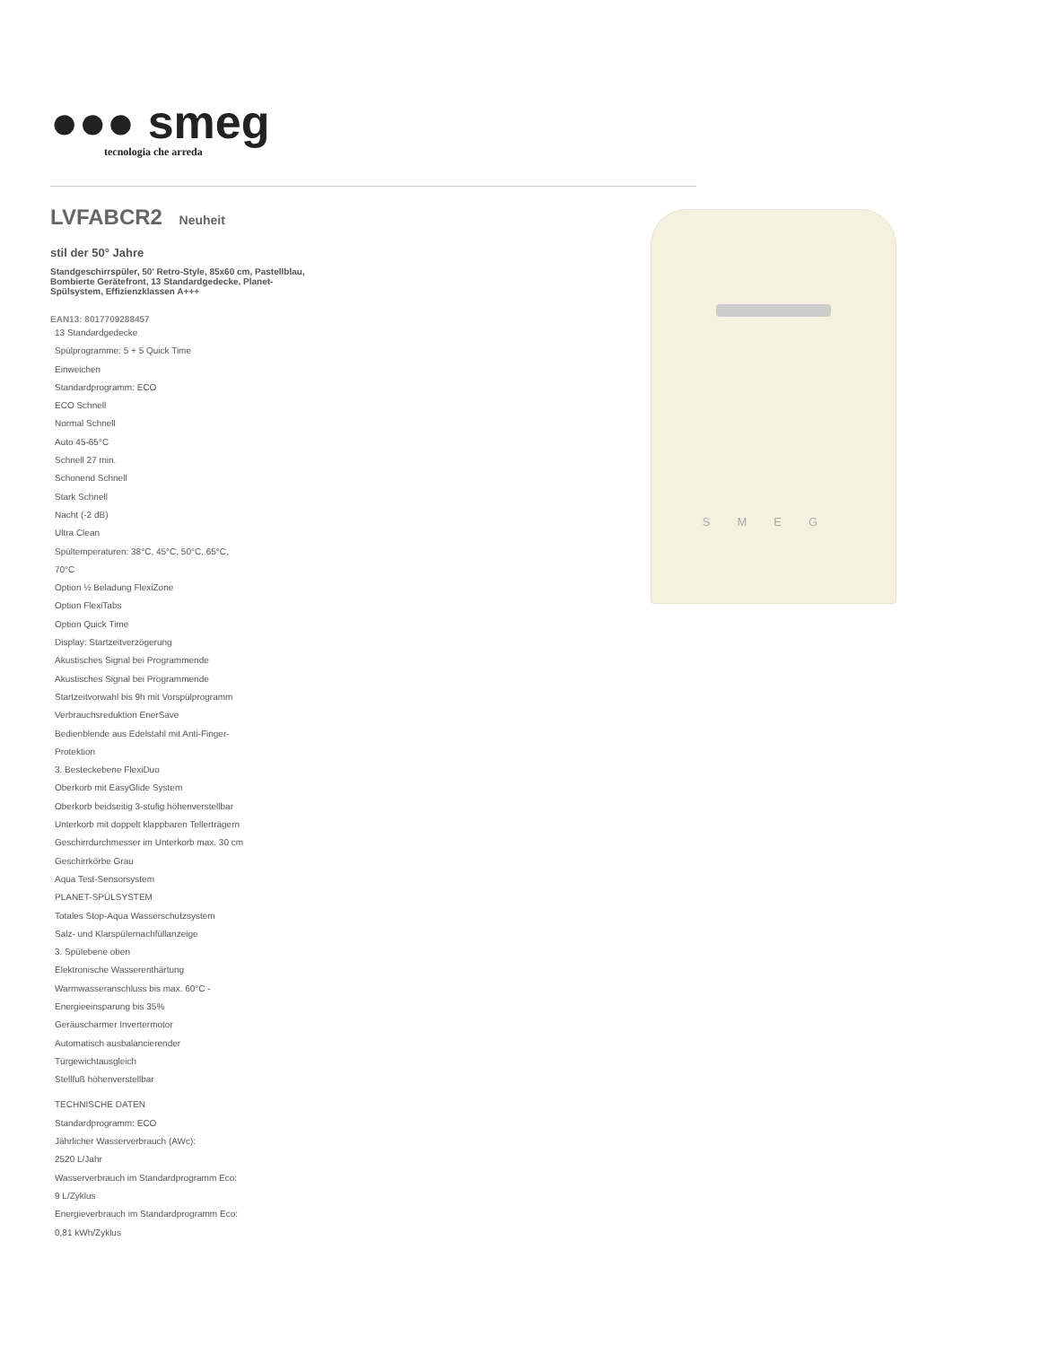●●● smeg
tecnologia che arreda
LVFABCR2 Neuheit
stil der 50° Jahre
Standgeschirrspüler, 50' Retro-Style, 85x60 cm, Pastellblau, Bombierte Gerätefront, 13 Standardgedecke, Planet-Spülsystem, Effizienzklassen A+++
EAN13: 8017709288457
13 Standardgedecke
Spülprogramme: 5 + 5 Quick Time
Einweichen
Standardprogramm: ECO
ECO Schnell
Normal Schnell
Auto 45-65°C
Schnell 27 min.
Schonend Schnell
Stark Schnell
Nacht (-2 dB)
Ultra Clean
Spültemperaturen: 38°C, 45°C, 50°C, 65°C,
70°C
Option ½ Beladung FlexiZone
Option FlexiTabs
Option Quick Time
Display: Startzeitverzögerung
Akustisches Signal bei Programmende
Akustisches Signal bei Programmende
Startzeitvorwahl bis 9h mit Vorspülprogramm
Verbrauchsreduktion EnerSave
Bedienblende aus Edelstahl mit Anti-Finger-
Protektion
3. Besteckebene FlexiDuo
Oberkorb mit EasyGlide System
Oberkorb beidseitig 3-stufig höhenverstellbar
Unterkorb mit doppelt klappbaren Tellerträgern
Geschirrdurchmesser im Unterkorb max. 30 cm
Geschirrkörbe Grau
Aqua Test-Sensorsystem
PLANET-SPÜLSYSTEM
Totales Stop-Aqua Wasserschutzsystem
Salz- und Klarspülernachfüllanzeige
3. Spülebene oben
Elektronische Wasserenthärtung
Warmwasseranschluss bis max. 60°C -
Energieeinsparung bis 35%
Geräuscharmer Invertermotor
Automatisch ausbalancierender
Türgewichtausgleich
Stellfuß höhenverstellbar
TECHNISCHE DATEN
Standardprogramm: ECO
Jährlicher Wasserverbrauch (AWc):
2520 L/Jahr
Wasserverbrauch im Standardprogramm Eco:
9 L/Zyklus
Energieverbrauch im Standardprogramm Eco:
0,81 kWh/Zyklus
SMEG